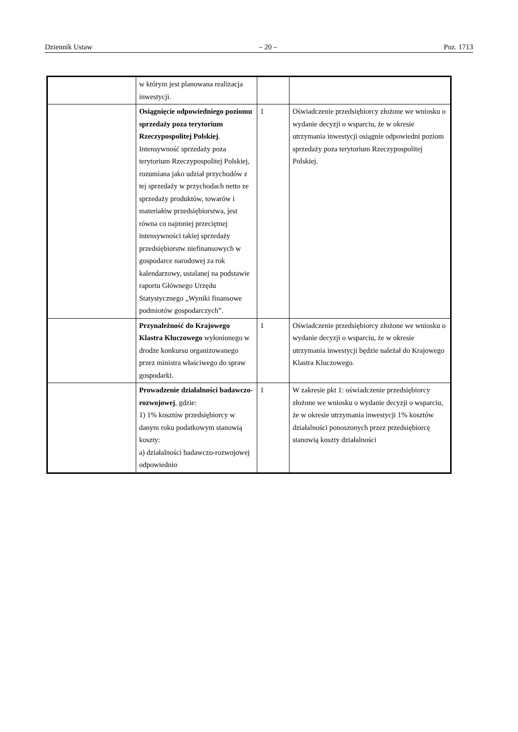Dziennik Ustaw – 20 – Poz. 1713
| | w którym jest planowana realizacja inwestycji. | | |
| | Osiągnięcie odpowiedniego poziomu sprzedaży poza terytorium Rzeczypospolitej Polskiej . Intensywność sprzedaży poza terytorium Rzeczypospolitej Polskiej, rozumiana jako udział przychodów z tej sprzedaży w przychodach netto ze sprzedaży produktów, towarów i materiałów przedsiębiorstwa, jest równa co najmniej przeciętnej intensywności takiej sprzedaży przedsiębiorstw niefinansowych w gospodarce narodowej za rok kalendarzowy, ustalanej na podstawie raportu Głównego Urzędu Statystycznego „Wyniki finansowe podmiotów gospodarczych”. | 1 | Oświadczenie przedsiębiorcy złożone we wniosku o wydanie decyzji o wsparciu, że w okresie utrzymania inwestycji osiągnie odpowiedni poziom sprzedaży poza terytorium Rzeczypospolitej Polskiej. |
| | Przynależność do Krajowego Klastra Kluczowego wyłonionego w drodze konkursu organizowanego przez ministra właściwego do spraw gospodarki. | 1 | Oświadczenie przedsiębiorcy złożone we wniosku o wydanie decyzji o wsparciu, że w okresie utrzymania inwestycji będzie należał do Krajowego Klastra Kluczowego. |
| | Prowadzenie działalności badawczo-rozwojowej , gdzie: 1) 1% kosztów przedsiębiorcy w danym roku podatkowym stanowią koszty: a) działalności badawczo-rozwojowej odpowiednio | 1 | W zakresie pkt 1: oświadczenie przedsiębiorcy złożone we wniosku o wydanie decyzji o wsparciu, że w okresie utrzymania inwestycji 1% kosztów działalności ponoszonych przez przedsiębiorcę stanowią koszty działalności |